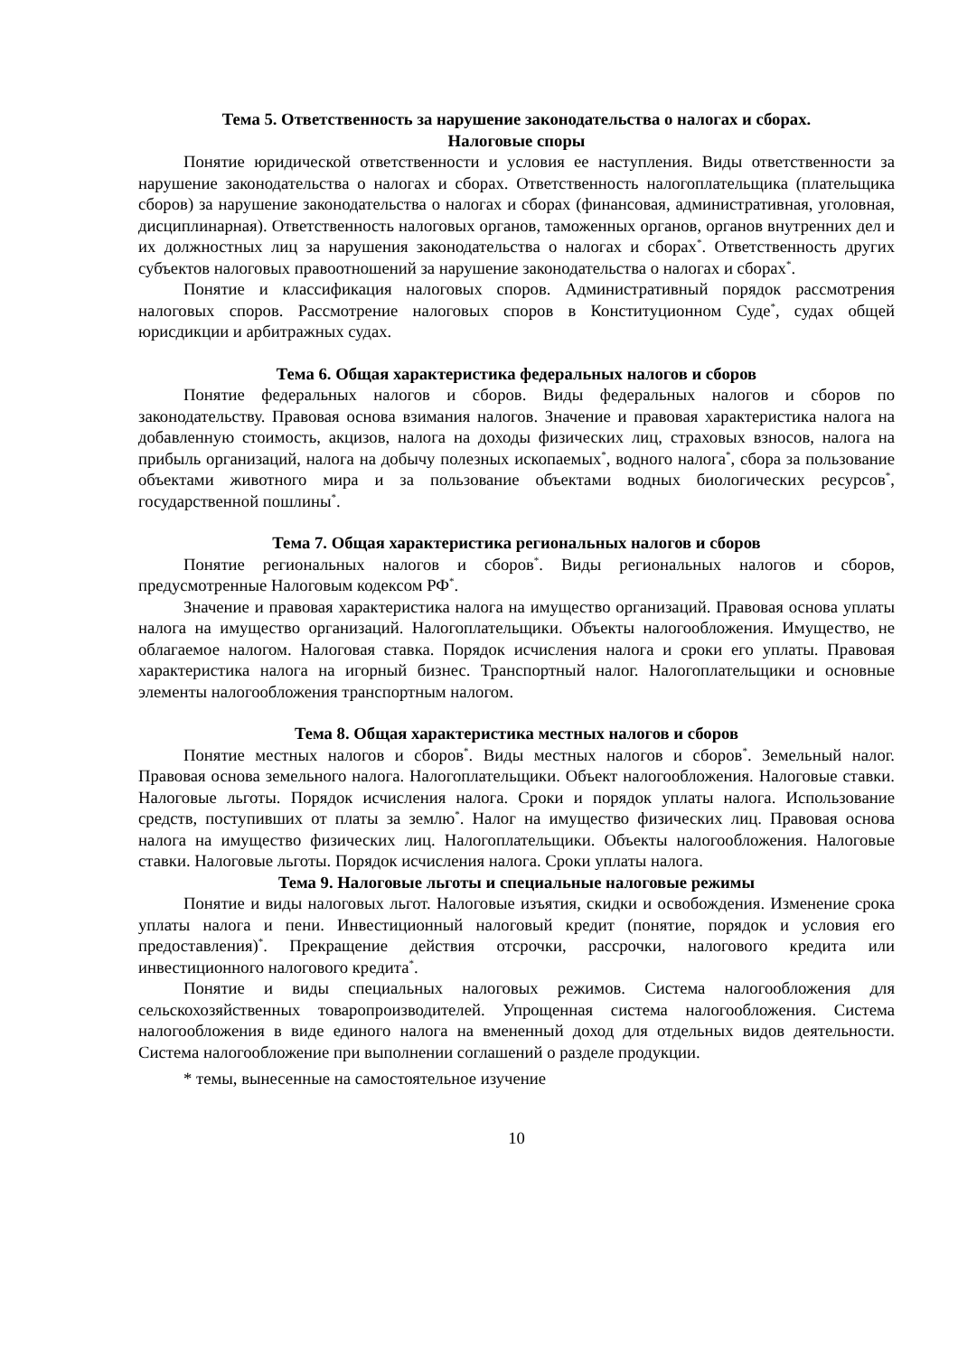Тема 5. Ответственность за нарушение законодательства о налогах и сборах.
Налоговые споры
Понятие юридической ответственности и условия ее наступления. Виды ответственности за нарушение законодательства о налогах и сборах. Ответственность налогоплательщика (плательщика сборов) за нарушение законодательства о налогах и сборах (финансовая, административная, уголовная, дисциплинарная). Ответственность налоговых органов, таможенных органов, органов внутренних дел и их должностных лиц за нарушения законодательства о налогах и сборах<sup>*</sup>. Ответственность других субъектов налоговых правоотношений за нарушение законодательства о налогах и сборах<sup>*</sup>.
Понятие и классификация налоговых споров. Административный порядок рассмотрения налоговых споров. Рассмотрение налоговых споров в Конституционном Суде<sup>*</sup>, судах общей юрисдикции и арбитражных судах.
Тема 6. Общая характеристика федеральных налогов и сборов
Понятие федеральных налогов и сборов. Виды федеральных налогов и сборов по законодательству. Правовая основа взимания налогов. Значение и правовая характеристика налога на добавленную стоимость, акцизов, налога на доходы физических лиц, страховых взносов, налога на прибыль организаций, налога на добычу полезных ископаемых<sup>*</sup>, водного налога<sup>*</sup>, сбора за пользование объектами животного мира и за пользование объектами водных биологических ресурсов<sup>*</sup>, государственной пошлины<sup>*</sup>.
Тема 7. Общая характеристика региональных налогов и сборов
Понятие региональных налогов и сборов<sup>*</sup>. Виды региональных налогов и сборов, предусмотренные Налоговым кодексом РФ<sup>*</sup>.
Значение и правовая характеристика налога на имущество организаций. Правовая основа уплаты налога на имущество организаций. Налогоплательщики. Объекты налогообложения. Имущество, не облагаемое налогом. Налоговая ставка. Порядок исчисления налога и сроки его уплаты. Правовая характеристика налога на игорный бизнес. Транспортный налог. Налогоплательщики и основные элементы налогообложения транспортным налогом.
Тема 8. Общая характеристика местных налогов и сборов
Понятие местных налогов и сборов<sup>*</sup>. Виды местных налогов и сборов<sup>*</sup>. Земельный налог. Правовая основа земельного налога. Налогоплательщики. Объект налогообложения. Налоговые ставки. Налоговые льготы. Порядок исчисления налога. Сроки и порядок уплаты налога. Использование средств, поступивших от платы за землю<sup>*</sup>. Налог на имущество физических лиц. Правовая основа налога на имущество физических лиц. Налогоплательщики. Объекты налогообложения. Налоговые ставки. Налоговые льготы. Порядок исчисления налога. Сроки уплаты налога.
Тема 9. Налоговые льготы и специальные налоговые режимы
Понятие и виды налоговых льгот. Налоговые изъятия, скидки и освобождения. Изменение срока уплаты налога и пени. Инвестиционный налоговый кредит (понятие, порядок и условия его предоставления)<sup>*</sup>. Прекращение действия отсрочки, рассрочки, налогового кредита или инвестиционного налогового кредита<sup>*</sup>.
Понятие и виды специальных налоговых режимов. Система налогообложения для сельскохозяйственных товаропроизводителей. Упрощенная система налогообложения. Система налогообложения в виде единого налога на вмененный доход для отдельных видов деятельности. Система налогообложение при выполнении соглашений о разделе продукции.
* темы, вынесенные на самостоятельное изучение
10